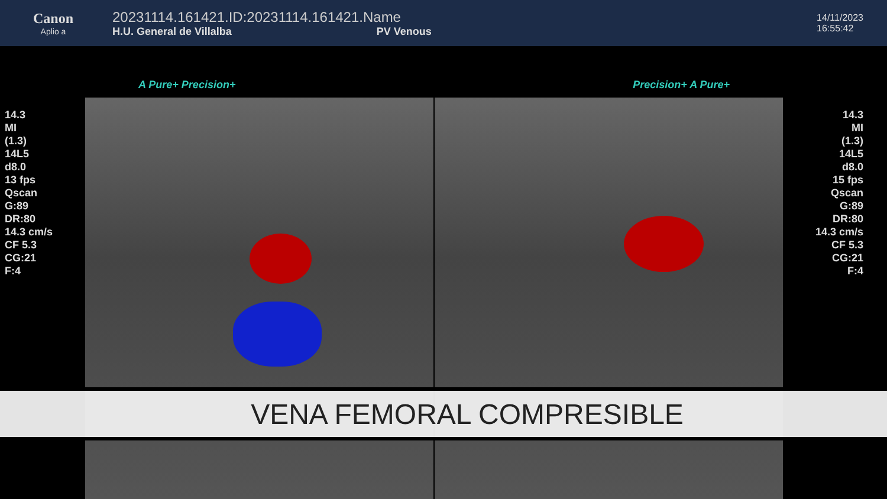Canon
Aplio a
20231114.161421.ID:20231114.161421.Name
H.U. General de Villalba PV Venous
14/11/2023
16:55:42
14.3
MI
(1.3)
14L5
d8.0
13 fps
Qscan
G:89
DR:80
14.3 cm/s
CF 5.3
CG:21
F:4
A Pure+ Precision+ Precision+ A Pure+
14.3
MI
(1.3)
14L5
d8.0
15 fps
Qscan
G:89
DR:80
14.3 cm/s
CF 5.3
CG:21
F:4
VENA FEMORAL COMPRESIBLE